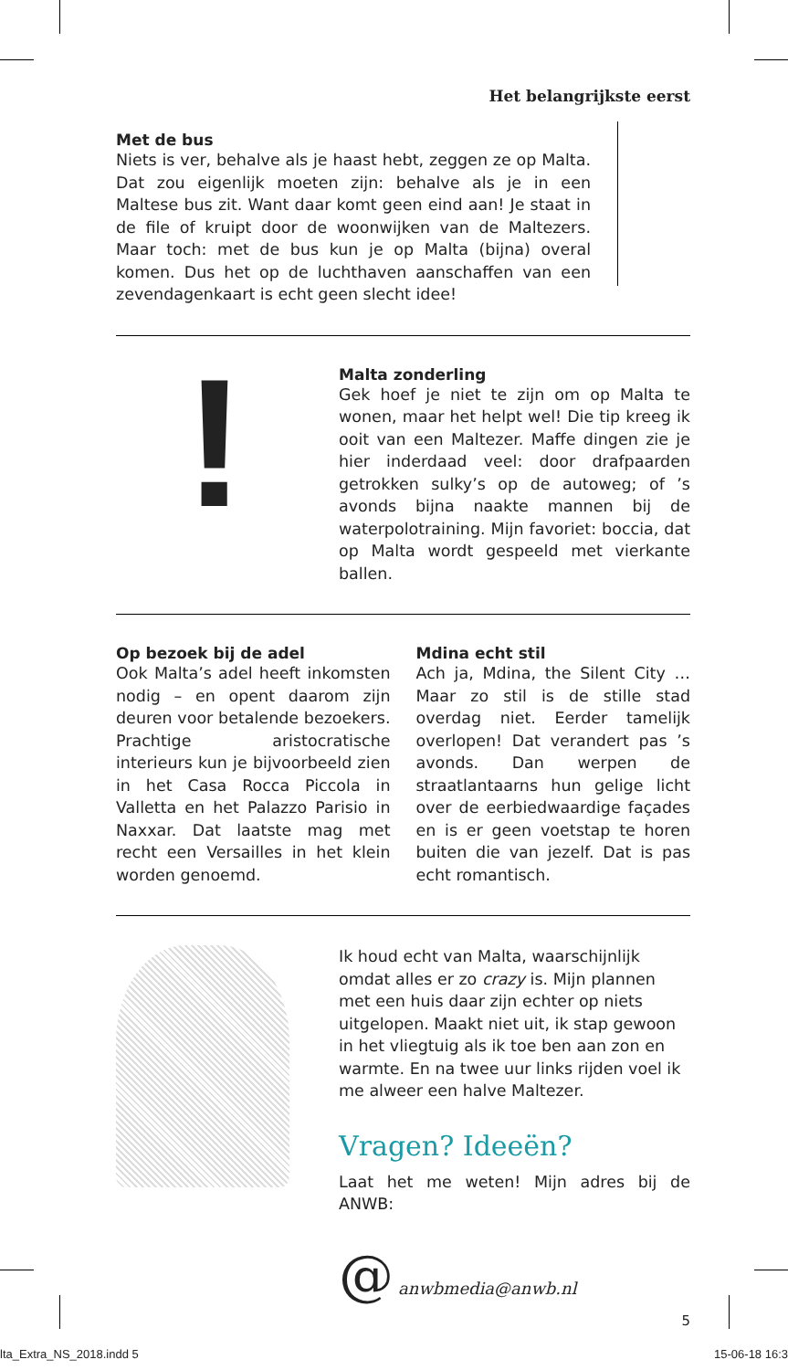Het belangrijkste eerst
Met de bus
Niets is ver, behalve als je haast hebt, zeggen ze op Malta. Dat zou eigenlijk moeten zijn: behalve als je in een Maltese bus zit. Want daar komt geen eind aan! Je staat in de file of kruipt door de woonwijken van de Maltezers. Maar toch: met de bus kun je op Malta (bijna) overal komen. Dus het op de luchthaven aanschaffen van een zevendagenkaart is echt geen slecht idee!
!
Malta zonderling
Gek hoef je niet te zijn om op Malta te wonen, maar het helpt wel! Die tip kreeg ik ooit van een Maltezer. Maffe dingen zie je hier inderdaad veel: door drafpaarden getrokken sulky’s op de autoweg; of ’s avonds bijna naakte mannen bij de waterpolotraining. Mijn favoriet: boccia, dat op Malta wordt gespeeld met vierkante ballen.
Op bezoek bij de adel
Ook Malta’s adel heeft inkomsten nodig – en opent daarom zijn deuren voor betalende bezoekers. Prachtige aristocratische interieurs kun je bijvoorbeeld zien in het Casa Rocca Piccola in Valletta en het Palazzo Parisio in Naxxar. Dat laatste mag met recht een Versailles in het klein worden genoemd.
Mdina echt stil
Ach ja, Mdina, the Silent City … Maar zo stil is de stille stad overdag niet. Eerder tamelijk overlopen! Dat verandert pas ’s avonds. Dan werpen de straatlantaarns hun gelige licht over de eerbiedwaardige façades en is er geen voetstap te horen buiten die van jezelf. Dat is pas echt romantisch.
Ik houd echt van Malta, waarschijnlijk omdat alles er zo crazy is. Mijn plannen met een huis daar zijn echter op niets uitgelopen. Maakt niet uit, ik stap gewoon in het vliegtuig als ik toe ben aan zon en warmte. En na twee uur links rijden voel ik me alweer een halve Maltezer.
Vragen? Ideeën?
Laat het me weten! Mijn adres bij de ANWB:
@ anwbmedia@anwb.nl
5
lta_Extra_NS_2018.indd 5 15-06-18 16:3